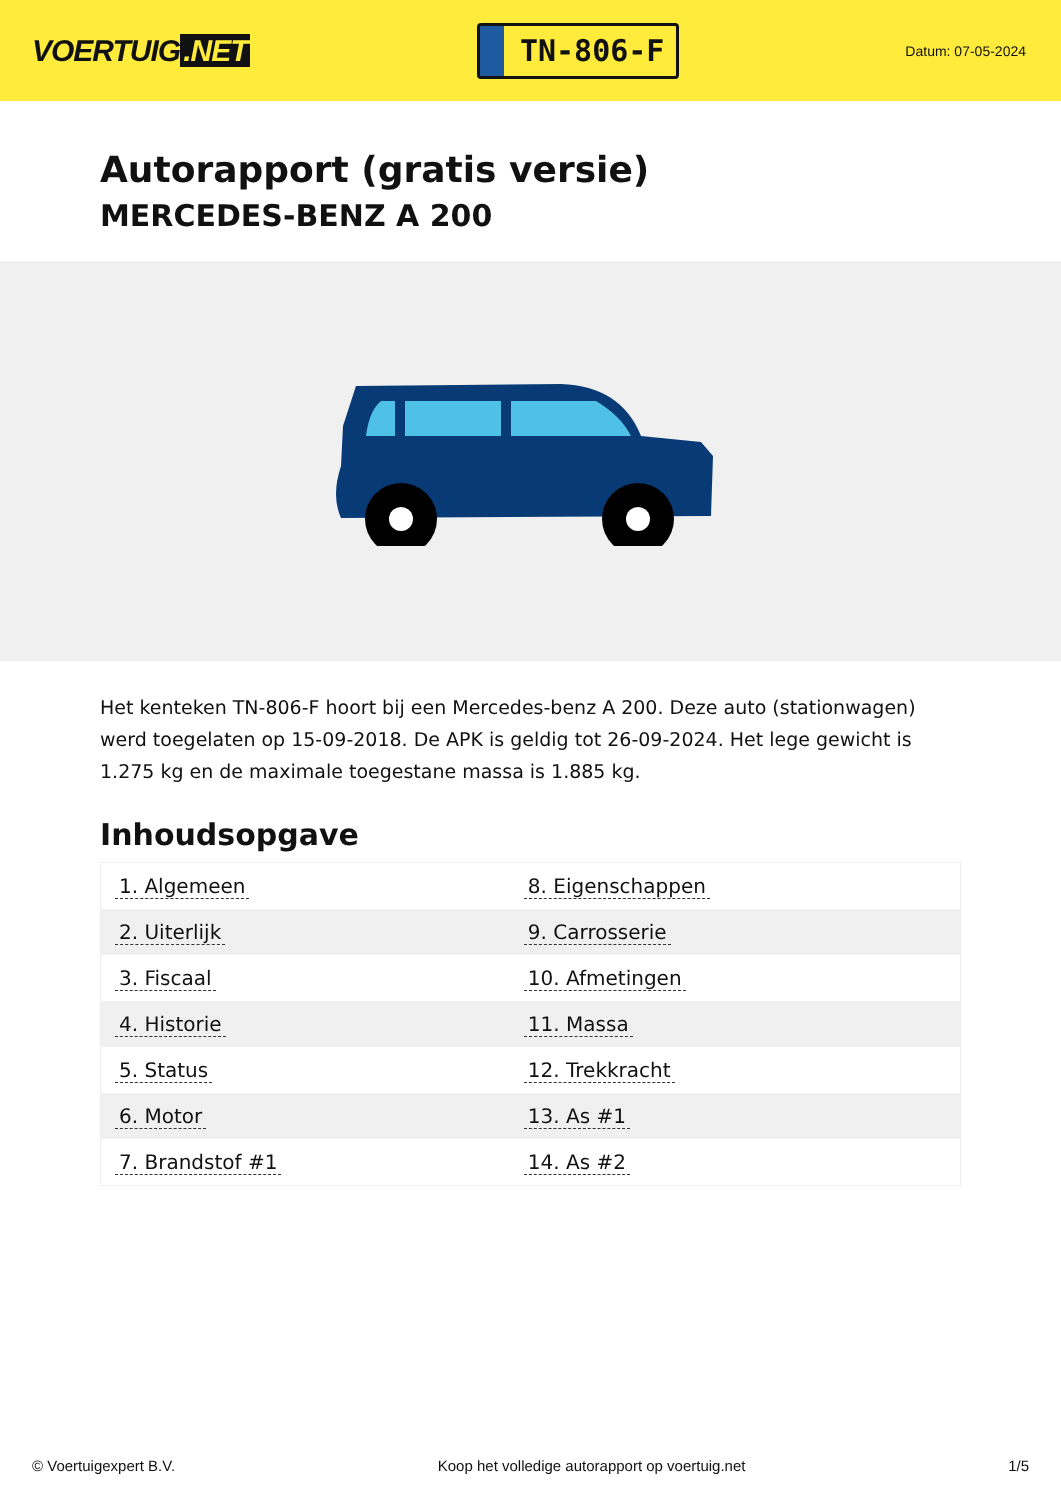VOERTUIG.NET
TN-806-F
Datum: 07-05-2024
Autorapport (gratis versie)
MERCEDES-BENZ A 200
Het kenteken TN-806-F hoort bij een Mercedes-benz A 200. Deze auto (stationwagen) werd toegelaten op 15-09-2018. De APK is geldig tot 26-09-2024. Het lege gewicht is 1.275 kg en de maximale toegestane massa is 1.885 kg.
Inhoudsopgave
| 1. Algemeen | 8. Eigenschappen |
| 2. Uiterlijk | 9. Carrosserie |
| 3. Fiscaal | 10. Afmetingen |
| 4. Historie | 11. Massa |
| 5. Status | 12. Trekkracht |
| 6. Motor | 13. As #1 |
| 7. Brandstof #1 | 14. As #2 |
© Voertuigexpert B.V. Koop het volledige autorapport op voertuig.net 1/5